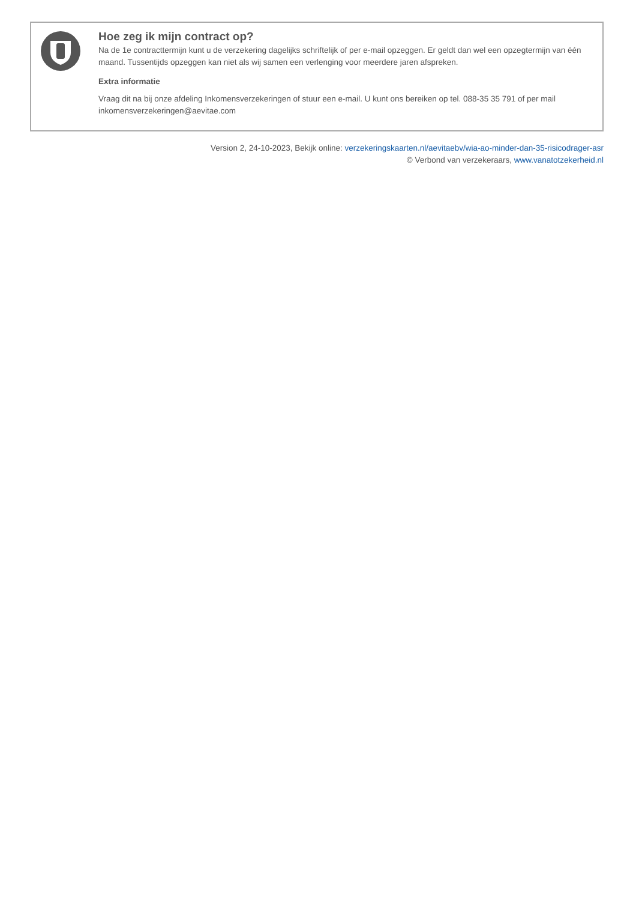Hoe zeg ik mijn contract op?
Na de 1e contracttermijn kunt u de verzekering dagelijks schriftelijk of per e-mail opzeggen. Er geldt dan wel een opzegtermijn van één maand. Tussentijds opzeggen kan niet als wij samen een verlenging voor meerdere jaren afspreken.
Extra informatie
Vraag dit na bij onze afdeling Inkomensverzekeringen of stuur een e-mail. U kunt ons bereiken op tel. 088-35 35 791 of per mail inkomensverzekeringen@aevitae.com
Version 2, 24-10-2023, Bekijk online: verzekeringskaarten.nl/aevitaebv/wia-ao-minder-dan-35-risicodrager-asr
© Verbond van verzekeraars, www.vanatotzekerheid.nl